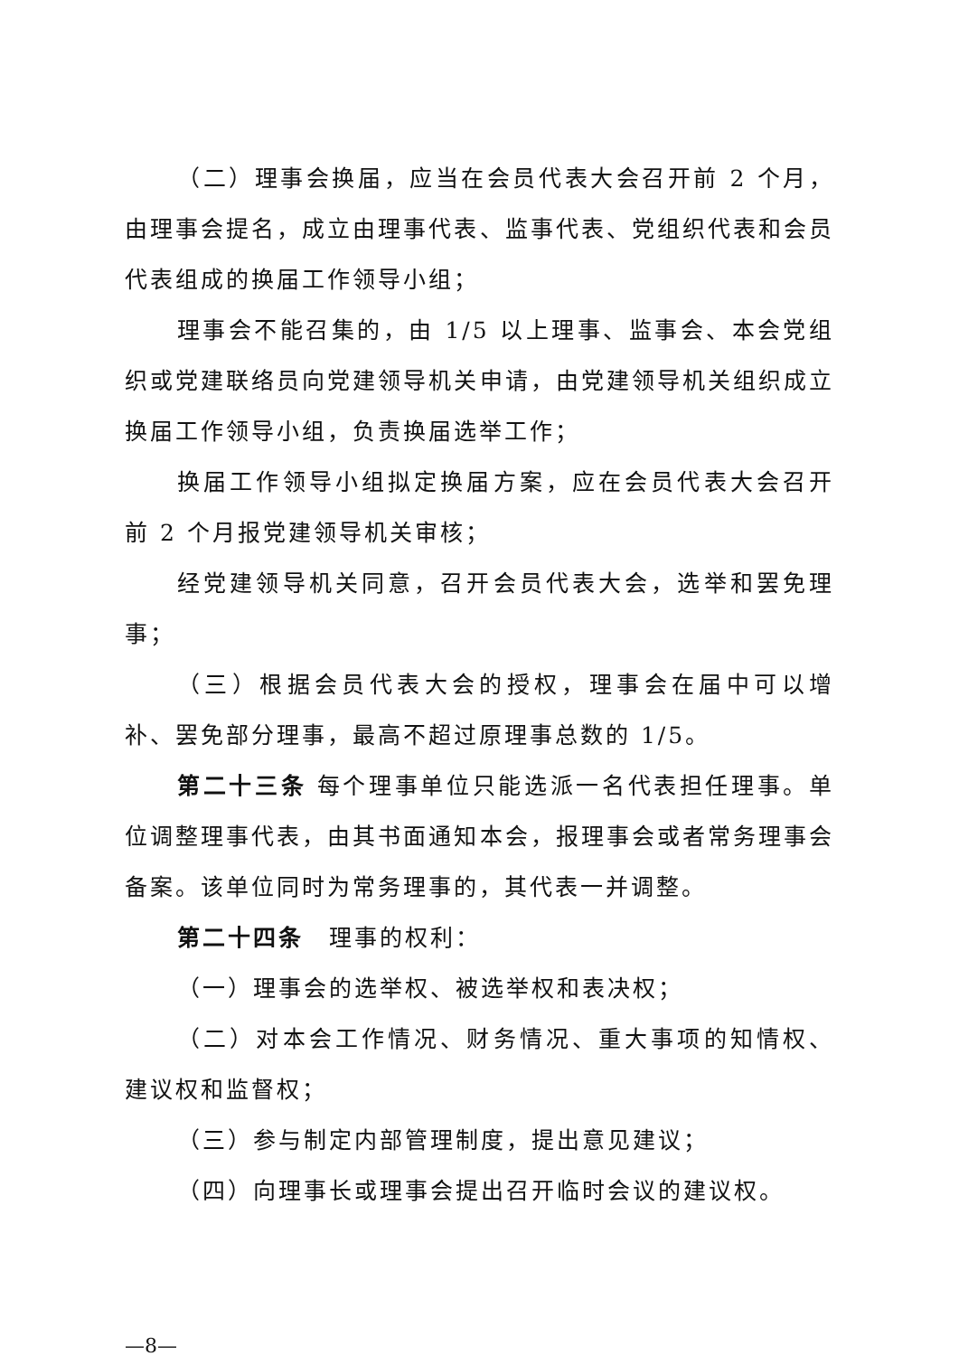（二）理事会换届，应当在会员代表大会召开前 2 个月，由理事会提名，成立由理事代表、监事代表、党组织代表和会员代表组成的换届工作领导小组；
理事会不能召集的，由 1/5 以上理事、监事会、本会党组织或党建联络员向党建领导机关申请，由党建领导机关组织成立换届工作领导小组，负责换届选举工作；
换届工作领导小组拟定换届方案，应在会员代表大会召开前 2 个月报党建领导机关审核；
经党建领导机关同意，召开会员代表大会，选举和罢免理事；
（三）根据会员代表大会的授权，理事会在届中可以增补、罢免部分理事，最高不超过原理事总数的 1/5。
第二十三条 每个理事单位只能选派一名代表担任理事。单位调整理事代表，由其书面通知本会，报理事会或者常务理事会备案。该单位同时为常务理事的，其代表一并调整。
第二十四条　理事的权利：
（一）理事会的选举权、被选举权和表决权；
（二）对本会工作情况、财务情况、重大事项的知情权、建议权和监督权；
（三）参与制定内部管理制度，提出意见建议；
（四）向理事长或理事会提出召开临时会议的建议权。
—8—